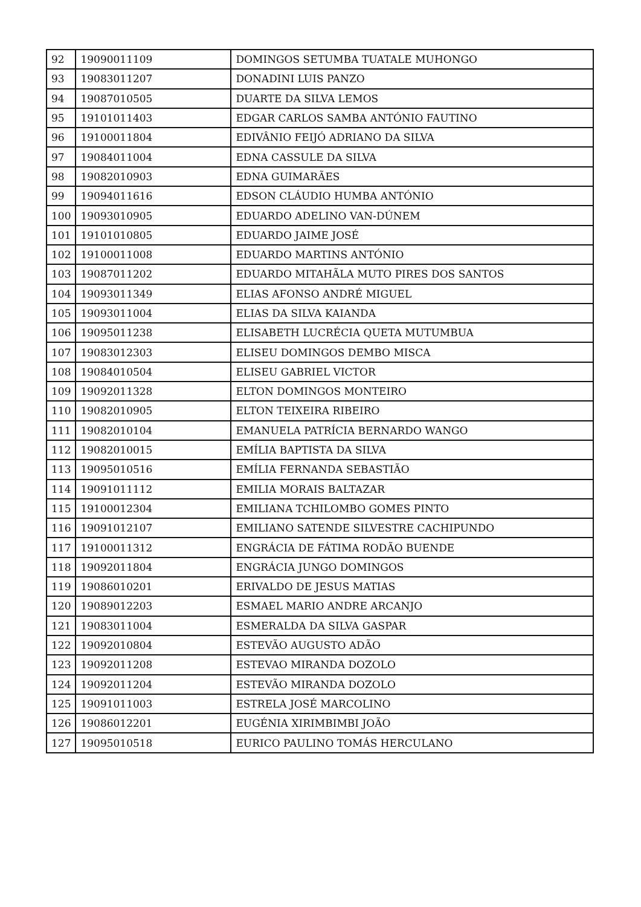| 92 | 19090011109 | DOMINGOS SETUMBA TUATALE MUHONGO |
| 93 | 19083011207 | DONADINI LUIS PANZO |
| 94 | 19087010505 | DUARTE DA SILVA LEMOS |
| 95 | 19101011403 | EDGAR CARLOS SAMBA ANTÓNIO FAUTINO |
| 96 | 19100011804 | EDIVÂNIO FEIJÓ ADRIANO DA SILVA |
| 97 | 19084011004 | EDNA CASSULE DA SILVA |
| 98 | 19082010903 | EDNA GUIMARÃES |
| 99 | 19094011616 | EDSON CLÁUDIO HUMBA ANTÓNIO |
| 100 | 19093010905 | EDUARDO ADELINO VAN-DÚNEM |
| 101 | 19101010805 | EDUARDO JAIME JOSÉ |
| 102 | 19100011008 | EDUARDO MARTINS ANTÓNIO |
| 103 | 19087011202 | EDUARDO MITAHÃLA MUTO PIRES DOS SANTOS |
| 104 | 19093011349 | ELIAS AFONSO ANDRÉ MIGUEL |
| 105 | 19093011004 | ELIAS DA SILVA KAIANDA |
| 106 | 19095011238 | ELISABETH LUCRÉCIA QUETA MUTUMBUA |
| 107 | 19083012303 | ELISEU DOMINGOS DEMBO MISCA |
| 108 | 19084010504 | ELISEU GABRIEL VICTOR |
| 109 | 19092011328 | ELTON DOMINGOS MONTEIRO |
| 110 | 19082010905 | ELTON TEIXEIRA RIBEIRO |
| 111 | 19082010104 | EMANUELA PATRÍCIA BERNARDO WANGO |
| 112 | 19082010015 | EMÍLIA BAPTISTA DA SILVA |
| 113 | 19095010516 | EMÍLIA FERNANDA SEBASTIÃO |
| 114 | 19091011112 | EMILIA MORAIS BALTAZAR |
| 115 | 19100012304 | EMILIANA TCHILOMBO GOMES PINTO |
| 116 | 19091012107 | EMILIANO SATENDE SILVESTRE CACHIPUNDO |
| 117 | 19100011312 | ENGRÁCIA DE FÁTIMA RODÃO BUENDE |
| 118 | 19092011804 | ENGRÁCIA JUNGO DOMINGOS |
| 119 | 19086010201 | ERIVALDO DE JESUS MATIAS |
| 120 | 19089012203 | ESMAEL MARIO ANDRE ARCANJO |
| 121 | 19083011004 | ESMERALDA DA SILVA GASPAR |
| 122 | 19092010804 | ESTEVÃO AUGUSTO ADÃO |
| 123 | 19092011208 | ESTEVAO MIRANDA DOZOLO |
| 124 | 19092011204 | ESTEVÃO MIRANDA DOZOLO |
| 125 | 19091011003 | ESTRELA JOSÉ MARCOLINO |
| 126 | 19086012201 | EUGÉNIA XIRIMBIMBI JOÃO |
| 127 | 19095010518 | EURICO PAULINO TOMÁS HERCULANO |